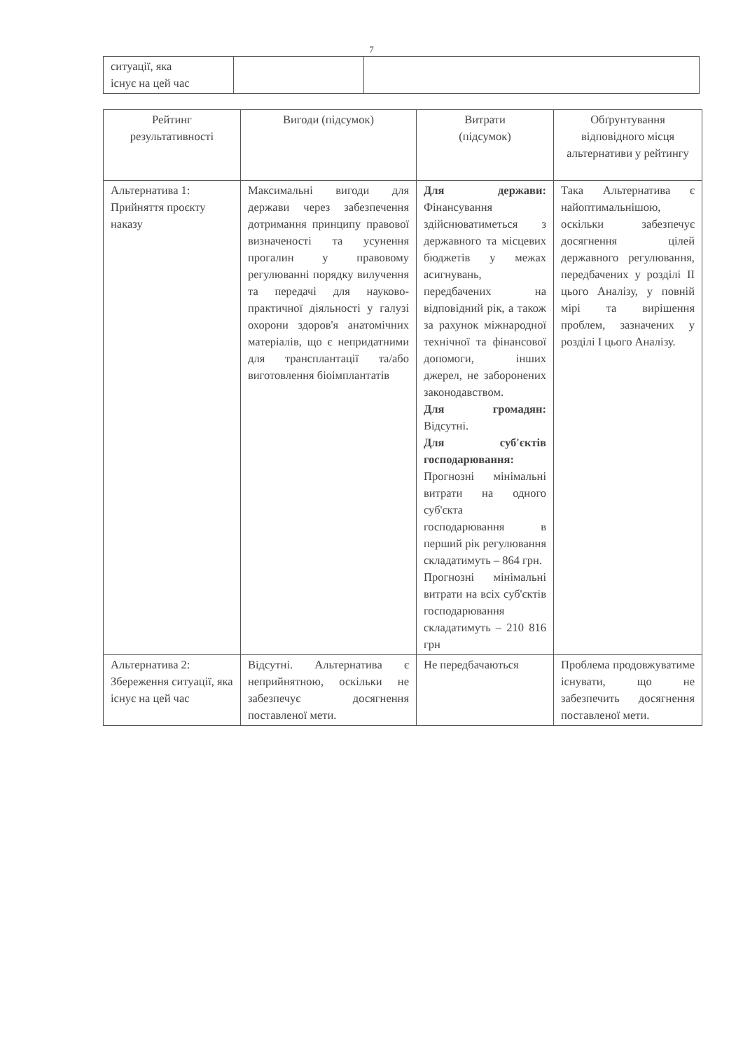7
| ситуації, яка існує на цей час | | |
| Рейтинг результативності | Вигоди (підсумок) | Витрати (підсумок) | Обґрунтування відповідного місця альтернативи у рейтингу |
| --- | --- | --- | --- |
| Альтернатива 1: Прийняття проєкту наказу | Максимальні вигоди для держави через забезпечення дотримання принципу правової визначеності та усунення прогалин у правовому регулюванні порядку вилучення та передачі для науково-практичної діяльності у галузі охорони здоров'я анатомічних матеріалів, що є непридатними для трансплантації та/або виготовлення біоімплантатів | Для держави: Фінансування здійснюватиметься з державного та місцевих бюджетів у межах асигнувань, передбачених на відповідний рік, а також за рахунок міжнародної технічної та фінансової допомоги, інших джерел, не заборонених законодавством. Для громадян: Відсутні. Для суб'єктів господарювання: Прогнозні мінімальні витрати на одного суб'єкта господарювання в перший рік регулювання складатимуть – 864 грн. Прогнозні мінімальні витрати на всіх суб'єктів господарювання складатимуть – 210 816 грн | Така Альтернатива є найоптимальнішою, оскільки забезпечує досягнення цілей державного регулювання, передбачених у розділі II цього Аналізу, у повній мірі та вирішення проблем, зазначених у розділі I цього Аналізу. |
| Альтернатива 2: Збереження ситуації, яка існує на цей час | Відсутні. Альтернатива є неприйнятною, оскільки не забезпечує досягнення поставленої мети. | Не передбачаються | Проблема продовжуватиме існувати, що не забезпечить досягнення поставленої мети. |